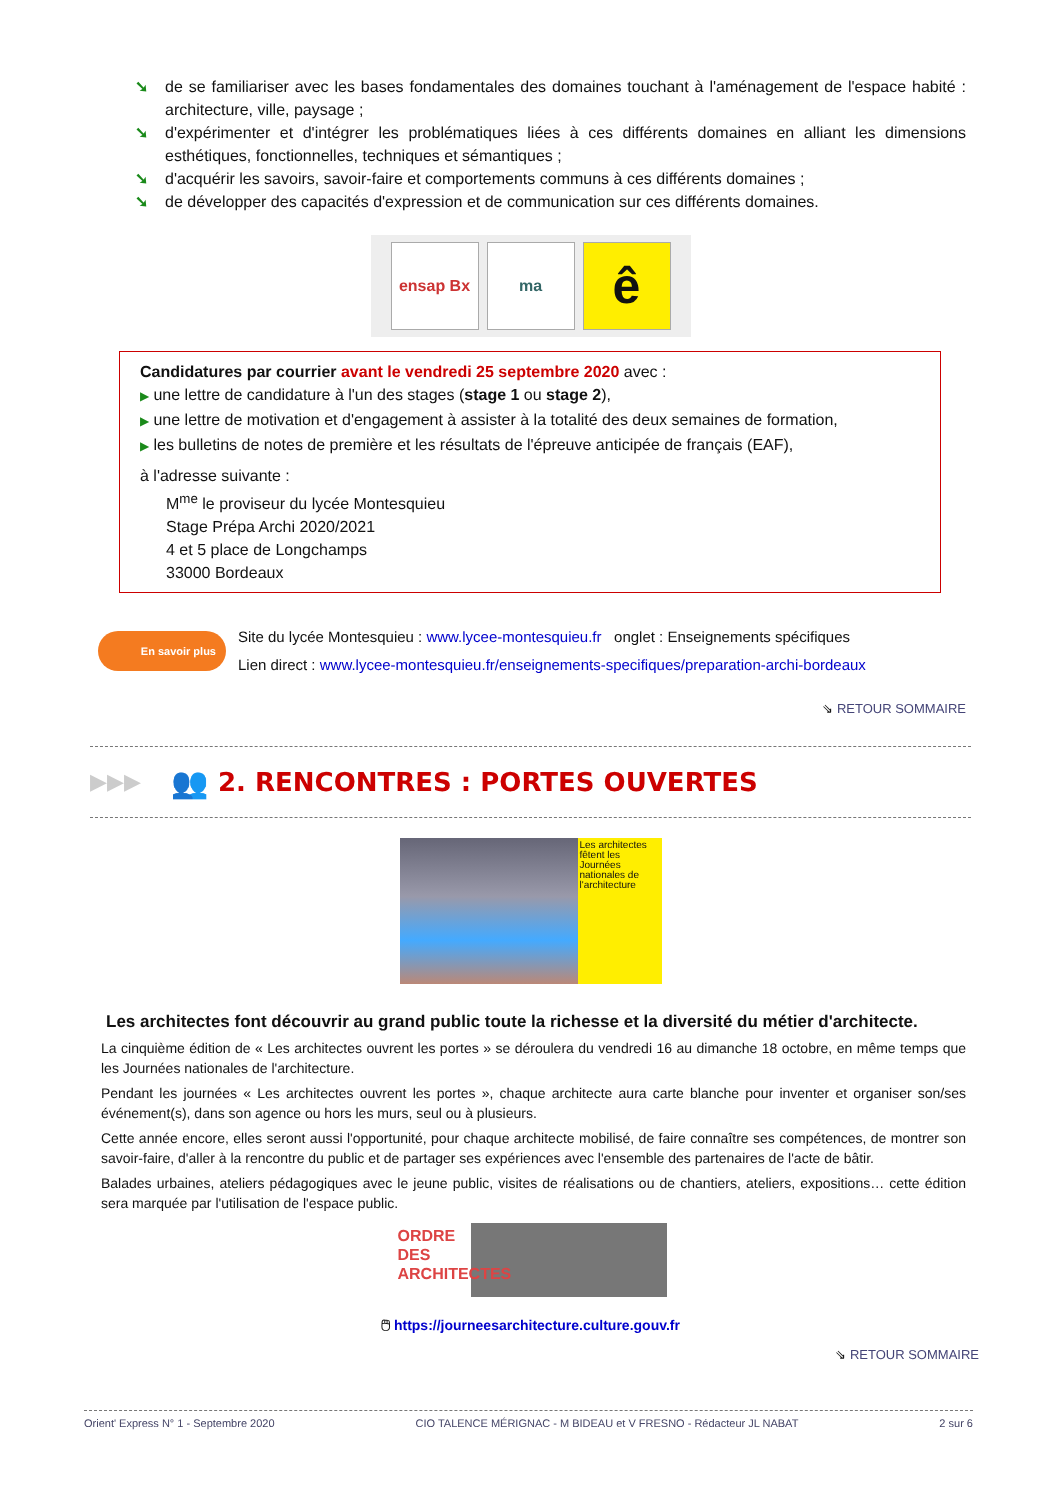➘ de se familiariser avec les bases fondamentales des domaines touchant à l'aménagement de l'espace habité : architecture, ville, paysage ;
➘ d'expérimenter et d'intégrer les problématiques liées à ces différents domaines en alliant les dimensions esthétiques, fonctionnelles, techniques et sémantiques ;
➘ d'acquérir les savoirs, savoir-faire et comportements communs à ces différents domaines ;
➘ de développer des capacités d'expression et de communication sur ces différents domaines.
ensap Bx ma
ê
Candidatures par courrier avant le vendredi 25 septembre 2020 avec :
▶ une lettre de candidature à l'un des stages (stage 1 ou stage 2),
▶ une lettre de motivation et d'engagement à assister à la totalité des deux semaines de formation,
▶ les bulletins de notes de première et les résultats de l'épreuve anticipée de français (EAF),
à l'adresse suivante :
M<sup>me</sup> le proviseur du lycée Montesquieu
Stage Prépa Archi 2020/2021
4 et 5 place de Longchamps
33000 Bordeaux
En savoir plus
Site du lycée Montesquieu : www.lycee-montesquieu.fr onglet : Enseignements spécifiques
Lien direct : www.lycee-montesquieu.fr/enseignements-specifiques/preparation-archi-bordeaux
⇘ RETOUR SOMMAIRE
▶▶▶ 👥
2. RENCONTRES : PORTES OUVERTES
Les architectes fêtent les Journées nationales de l'architecture
Les architectes font découvrir au grand public toute la richesse et la diversité du métier d'architecte.
La cinquième édition de « Les architectes ouvrent les portes » se déroulera du vendredi 16 au dimanche 18 octobre, en même temps que les Journées nationales de l'architecture.
Pendant les journées « Les architectes ouvrent les portes », chaque architecte aura carte blanche pour inventer et organiser son/ses événement(s), dans son agence ou hors les murs, seul ou à plusieurs.
Cette année encore, elles seront aussi l'opportunité, pour chaque architecte mobilisé, de faire connaître ses compétences, de montrer son savoir-faire, d'aller à la rencontre du public et de partager ses expériences avec l'ensemble des partenaires de l'acte de bâtir.
Balades urbaines, ateliers pédagogiques avec le jeune public, visites de réalisations ou de chantiers, ateliers, expositions… cette édition sera marquée par l'utilisation de l'espace public.
ORDRE DES ARCHITECTES
🖱 https://journeesarchitecture.culture.gouv.fr
⇘ RETOUR SOMMAIRE
Orient' Express N° 1 - Septembre 2020 CIO TALENCE MÉRIGNAC - M BIDEAU et V FRESNO - Rédacteur JL NABAT 2 sur 6